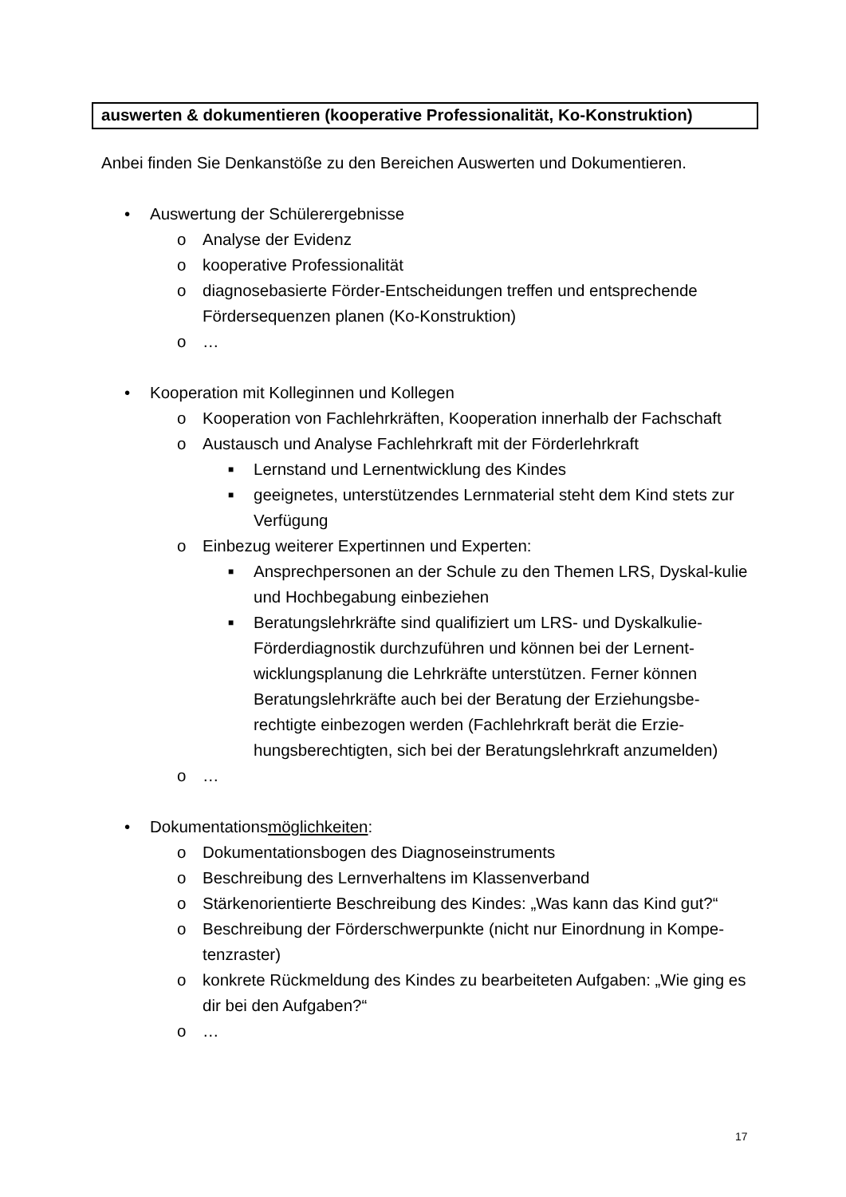auswerten & dokumentieren (kooperative Professionalität, Ko-Konstruktion)
Anbei finden Sie Denkanstöße zu den Bereichen Auswerten und Dokumentieren.
• Auswertung der Schülerergebnisse
o Analyse der Evidenz
o kooperative Professionalität
o diagnosebasierte Förder-Entscheidungen treffen und entsprechende Fördersequenzen planen (Ko-Konstruktion)
o …
• Kooperation mit Kolleginnen und Kollegen
o Kooperation von Fachlehrkräften, Kooperation innerhalb der Fachschaft
o Austausch und Analyse Fachlehrkraft mit der Förderlehrkraft
■
Lernstand und Lernentwicklung des Kindes
■
geeignetes, unterstützendes Lernmaterial steht dem Kind stets zur Verfügung
o Einbezug weiterer Expertinnen und Experten:
■
Ansprechpersonen an der Schule zu den Themen LRS, Dyskal-kulie und Hochbegabung einbeziehen
■
Beratungslehrkräfte sind qualifiziert um LRS- und Dyskalkulie-Förderdiagnostik durchzuführen und können bei der Lernent-wicklungsplanung die Lehrkräfte unterstützen. Ferner können Beratungslehrkräfte auch bei der Beratung der Erziehungsbe-rechtigte einbezogen werden (Fachlehrkraft berät die Erzie-hungsberechtigten, sich bei der Beratungslehrkraft anzumelden)
o …
• Dokumentationsmöglichkeiten:
o Dokumentationsbogen des Diagnoseinstruments
o Beschreibung des Lernverhaltens im Klassenverband
o Stärkenorientierte Beschreibung des Kindes: „Was kann das Kind gut?“
o Beschreibung der Förderschwerpunkte (nicht nur Einordnung in Kompe-tenzraster)
o konkrete Rückmeldung des Kindes zu bearbeiteten Aufgaben: „Wie ging es dir bei den Aufgaben?“
o …
17